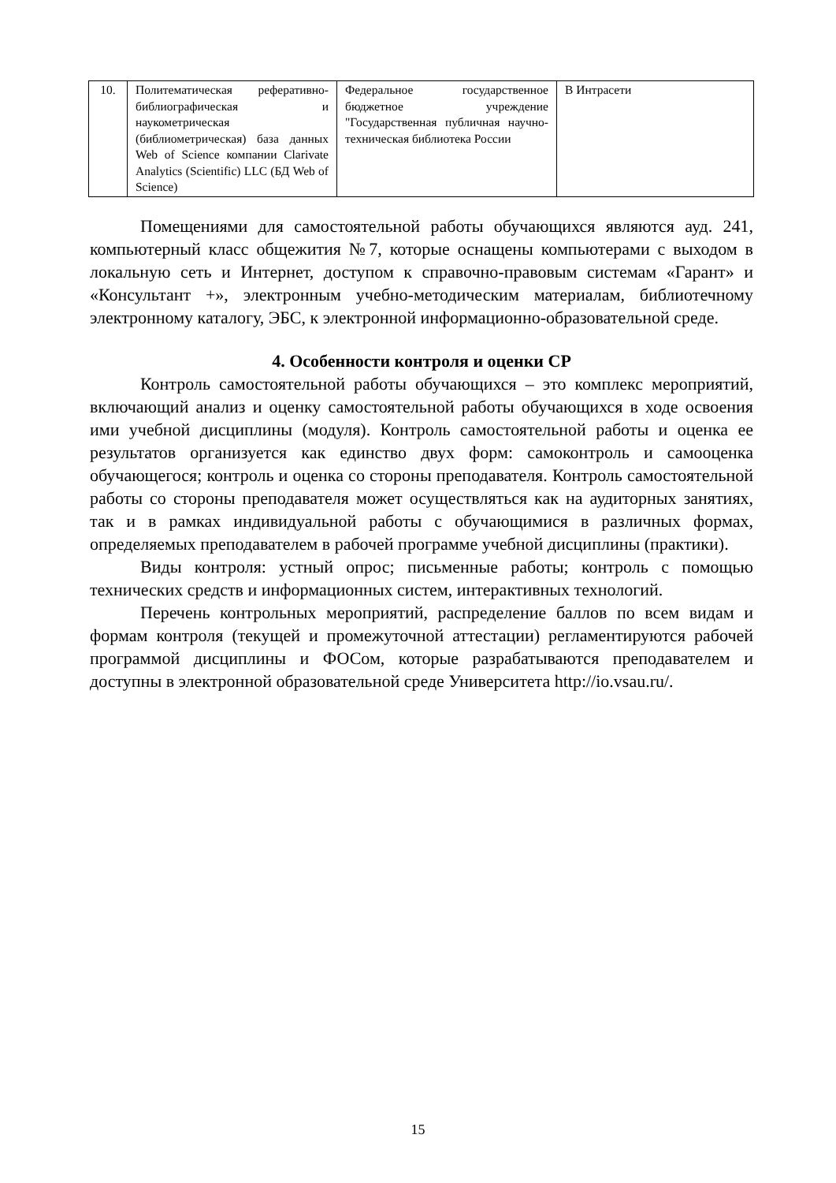| 10. | Политематическая реферативно-библиографическая и наукометрическая (библиометрическая) база данных Web of Science компании Clarivate Analytics (Scientific) LLC (БД Web of Science) | Федеральное государственное бюджетное учреждение "Государственная публичная научно-техническая библиотека России | В Интрасети |
Помещениями для самостоятельной работы обучающихся являются ауд. 241, компьютерный класс общежития №7, которые оснащены компьютерами с выходом в локальную сеть и Интернет, доступом к справочно-правовым системам «Гарант» и «Консультант +», электронным учебно-методическим материалам, библиотечному электронному каталогу, ЭБС, к электронной информационно-образовательной среде.
4. Особенности контроля и оценки СР
Контроль самостоятельной работы обучающихся – это комплекс мероприятий, включающий анализ и оценку самостоятельной работы обучающихся в ходе освоения ими учебной дисциплины (модуля). Контроль самостоятельной работы и оценка ее результатов организуется как единство двух форм: самоконтроль и самооценка обучающегося; контроль и оценка со стороны преподавателя. Контроль самостоятельной работы со стороны преподавателя может осуществляться как на аудиторных занятиях, так и в рамках индивидуальной работы с обучающимися в различных формах, определяемых преподавателем в рабочей программе учебной дисциплины (практики).
Виды контроля: устный опрос; письменные работы; контроль с помощью технических средств и информационных систем, интерактивных технологий.
Перечень контрольных мероприятий, распределение баллов по всем видам и формам контроля (текущей и промежуточной аттестации) регламентируются рабочей программой дисциплины и ФОСом, которые разрабатываются преподавателем и доступны в электронной образовательной среде Университета http://io.vsau.ru/.
15